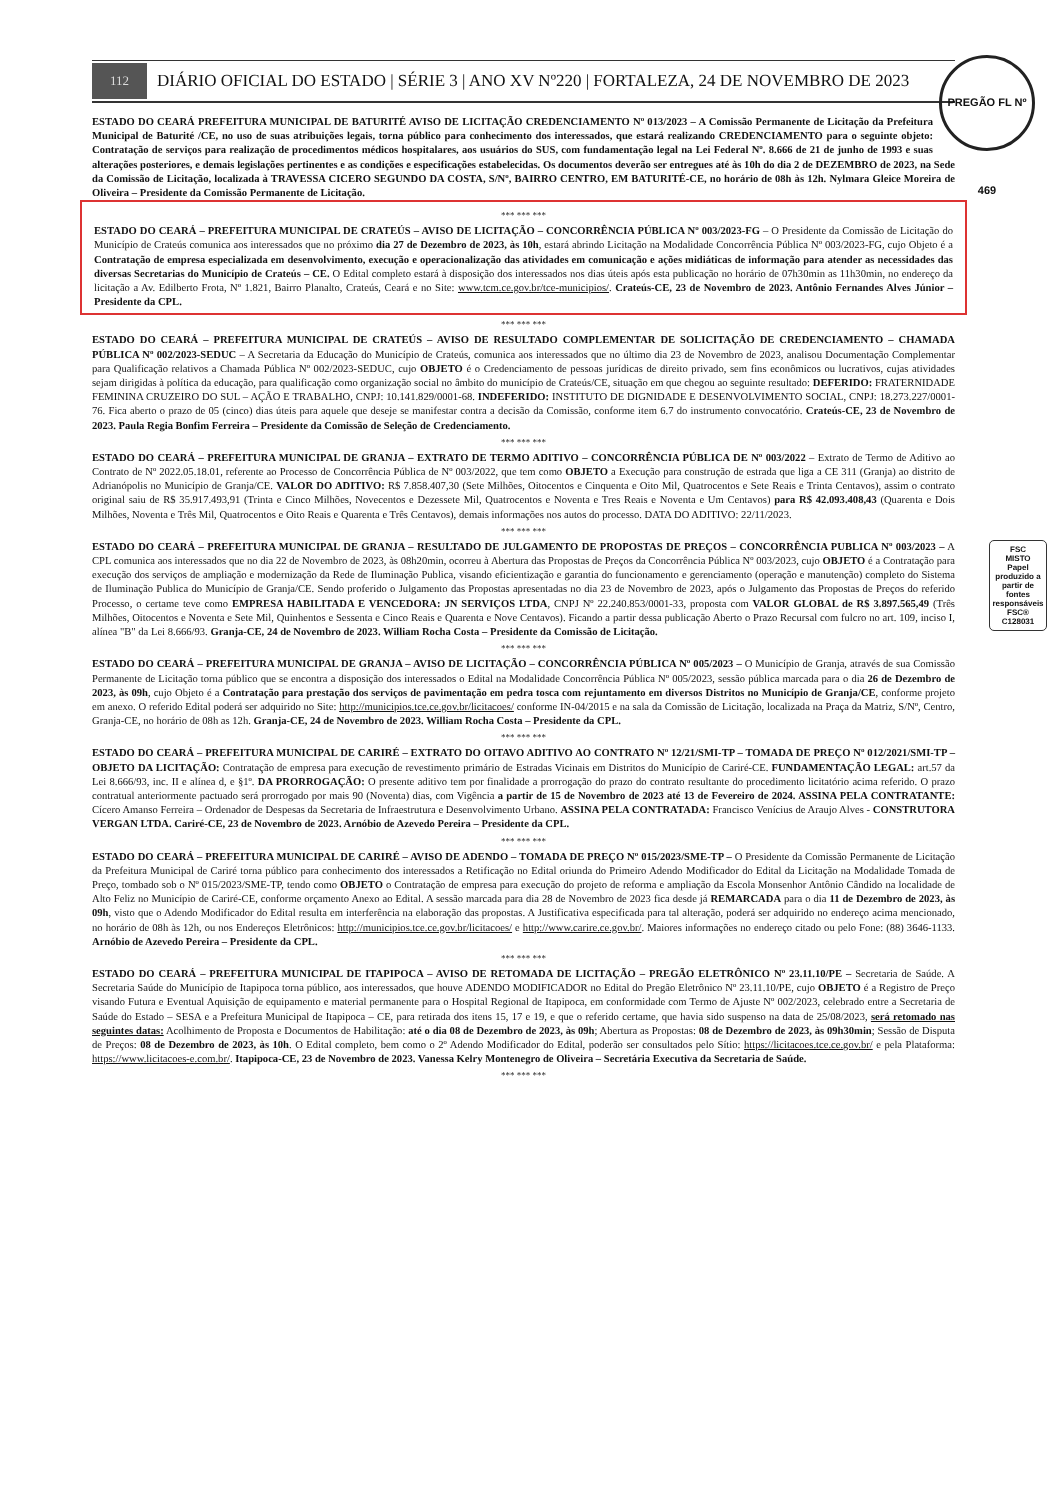112 DIÁRIO OFICIAL DO ESTADO | SÉRIE 3 | ANO XV Nº220 | FORTALEZA, 24 DE NOVEMBRO DE 2023
PREGÃO FL Nº 469
ESTADO DO CEARÁ PREFEITURA MUNICIPAL DE BATURITÉ AVISO DE LICITAÇÃO CREDENCIAMENTO Nº 013/2023 – A Comissão Permanente de Licitação da Prefeitura Municipal de Baturité /CE, no uso de suas atribuições legais, torna público para conhecimento dos interessados, que estará realizando CREDENCIAMENTO para o seguinte objeto: Contratação de serviços para realização de procedimentos médicos hospitalares, aos usuários do SUS, com fundamentação legal na Lei Federal Nº. 8.666 de 21 de junho de 1993 e suas alterações posteriores, e demais legislações pertinentes e as condições e especificações estabelecidas. Os documentos deverão ser entregues até às 10h do dia 2 de DEZEMBRO de 2023, na Sede da Comissão de Licitação, localizada à TRAVESSA CICERO SEGUNDO DA COSTA, S/Nº, BAIRRO CENTRO, EM BATURITÉ-CE, no horário de 08h às 12h. Nylmara Gleice Moreira de Oliveira – Presidente da Comissão Permanente de Licitação.
*** *** ***
ESTADO DO CEARÁ – PREFEITURA MUNICIPAL DE CRATEÚS – AVISO DE LICITAÇÃO – CONCORRÊNCIA PÚBLICA Nº 003/2023-FG – O Presidente da Comissão de Licitação do Município de Crateús comunica aos interessados que no próximo dia 27 de Dezembro de 2023, às 10h, estará abrindo Licitação na Modalidade Concorrência Pública Nº 003/2023-FG, cujo Objeto é a Contratação de empresa especializada em desenvolvimento, execução e operacionalização das atividades em comunicação e ações midiáticas de informação para atender as necessidades das diversas Secretarias do Município de Crateús – CE. O Edital completo estará à disposição dos interessados nos dias úteis após esta publicação no horário de 07h30min as 11h30min, no endereço da licitação a Av. Edilberto Frota, Nº 1.821, Bairro Planalto, Crateús, Ceará e no Site: www.tcm.ce.gov.br/tce-municipios/. Crateús-CE, 23 de Novembro de 2023. Antônio Fernandes Alves Júnior – Presidente da CPL.
*** *** ***
ESTADO DO CEARÁ – PREFEITURA MUNICIPAL DE CRATEÚS – AVISO DE RESULTADO COMPLEMENTAR DE SOLICITAÇÃO DE CREDENCIAMENTO – CHAMADA PÚBLICA Nº 002/2023-SEDUC – A Secretaria da Educação do Município de Crateús, comunica aos interessados que no último dia 23 de Novembro de 2023, analisou Documentação Complementar para Qualificação relativos a Chamada Pública Nº 002/2023-SEDUC, cujo OBJETO é o Credenciamento de pessoas jurídicas de direito privado, sem fins econômicos ou lucrativos, cujas atividades sejam dirigidas à política da educação, para qualificação como organização social no âmbito do município de Crateús/CE, situação em que chegou ao seguinte resultado: DEFERIDO: FRATERNIDADE FEMININA CRUZEIRO DO SUL – AÇÃO E TRABALHO, CNPJ: 10.141.829/0001-68. INDEFERIDO: INSTITUTO DE DIGNIDADE E DESENVOLVIMENTO SOCIAL, CNPJ: 18.273.227/0001-76. Fica aberto o prazo de 05 (cinco) dias úteis para aquele que deseje se manifestar contra a decisão da Comissão, conforme item 6.7 do instrumento convocatório. Crateús-CE, 23 de Novembro de 2023. Paula Regia Bonfim Ferreira – Presidente da Comissão de Seleção de Credenciamento.
*** *** ***
ESTADO DO CEARÁ – PREFEITURA MUNICIPAL DE GRANJA – EXTRATO DE TERMO ADITIVO – CONCORRÊNCIA PÚBLICA DE Nº 003/2022 – Extrato de Termo de Aditivo ao Contrato de Nº 2022.05.18.01, referente ao Processo de Concorrência Pública de Nº 003/2022, que tem como OBJETO a Execução para construção de estrada que liga a CE 311 (Granja) ao distrito de Adrianópolis no Município de Granja/CE. VALOR DO ADITIVO: R$ 7.858.407,30 (Sete Milhões, Oitocentos e Cinquenta e Oito Mil, Quatrocentos e Sete Reais e Trinta Centavos), assim o contrato original saiu de R$ 35.917.493,91 (Trinta e Cinco Milhões, Novecentos e Dezessete Mil, Quatrocentos e Noventa e Tres Reais e Noventa e Um Centavos) para R$ 42.093.408,43 (Quarenta e Dois Milhões, Noventa e Três Mil, Quatrocentos e Oito Reais e Quarenta e Três Centavos), demais informações nos autos do processo. DATA DO ADITIVO: 22/11/2023.
*** *** ***
FSC
MISTO
Papel produzido a partir de fontes responsáveis
FSC® C128031
ESTADO DO CEARÁ – PREFEITURA MUNICIPAL DE GRANJA – RESULTADO DE JULGAMENTO DE PROPOSTAS DE PREÇOS – CONCORRÊNCIA PUBLICA Nº 003/2023 – A CPL comunica aos interessados que no dia 22 de Novembro de 2023, às 08h20min, ocorreu à Abertura das Propostas de Preços da Concorrência Pública Nº 003/2023, cujo OBJETO é a Contratação para execução dos serviços de ampliação e modernização da Rede de Iluminação Publica, visando eficientização e garantia do funcionamento e gerenciamento (operação e manutenção) completo do Sistema de Iluminação Publica do Município de Granja/CE. Sendo proferido o Julgamento das Propostas apresentadas no dia 23 de Novembro de 2023, após o Julgamento das Propostas de Preços do referido Processo, o certame teve como EMPRESA HABILITADA E VENCEDORA: JN SERVIÇOS LTDA, CNPJ Nº 22.240.853/0001-33, proposta com VALOR GLOBAL de R$ 3.897.565,49 (Três Milhões, Oitocentos e Noventa e Sete Mil, Quinhentos e Sessenta e Cinco Reais e Quarenta e Nove Centavos). Ficando a partir dessa publicação Aberto o Prazo Recursal com fulcro no art. 109, inciso I, alínea "B" da Lei 8.666/93. Granja-CE, 24 de Novembro de 2023. William Rocha Costa – Presidente da Comissão de Licitação.
*** *** ***
ESTADO DO CEARÁ – PREFEITURA MUNICIPAL DE GRANJA – AVISO DE LICITAÇÃO – CONCORRÊNCIA PÚBLICA Nº 005/2023 – O Município de Granja, através de sua Comissão Permanente de Licitação torna público que se encontra a disposição dos interessados o Edital na Modalidade Concorrência Pública Nº 005/2023, sessão pública marcada para o dia 26 de Dezembro de 2023, às 09h, cujo Objeto é a Contratação para prestação dos serviços de pavimentação em pedra tosca com rejuntamento em diversos Distritos no Município de Granja/CE, conforme projeto em anexo. O referido Edital poderá ser adquirido no Site: http://municipios.tce.ce.gov.br/licitacoes/ conforme IN-04/2015 e na sala da Comissão de Licitação, localizada na Praça da Matriz, S/Nº, Centro, Granja-CE, no horário de 08h as 12h. Granja-CE, 24 de Novembro de 2023. William Rocha Costa – Presidente da CPL.
*** *** ***
ESTADO DO CEARÁ – PREFEITURA MUNICIPAL DE CARIRÉ – EXTRATO DO OITAVO ADITIVO AO CONTRATO Nº 12/21/SMI-TP – TOMADA DE PREÇO Nº 012/2021/SMI-TP – OBJETO DA LICITAÇÃO: Contratação de empresa para execução de revestimento primário de Estradas Vicinais em Distritos do Município de Cariré-CE. FUNDAMENTAÇÃO LEGAL: art.57 da Lei 8.666/93, inc. II e alínea d, e §1º. DA PRORROGAÇÃO: O presente aditivo tem por finalidade a prorrogação do prazo do contrato resultante do procedimento licitatório acima referido. O prazo contratual anteriormente pactuado será prorrogado por mais 90 (Noventa) dias, com Vigência a partir de 15 de Novembro de 2023 até 13 de Fevereiro de 2024. ASSINA PELA CONTRATANTE: Cícero Amanso Ferreira – Ordenador de Despesas da Secretaria de Infraestrutura e Desenvolvimento Urbano. ASSINA PELA CONTRATADA: Francisco Venícius de Araujo Alves - CONSTRUTORA VERGAN LTDA. Cariré-CE, 23 de Novembro de 2023. Arnóbio de Azevedo Pereira – Presidente da CPL.
*** *** ***
ESTADO DO CEARÁ – PREFEITURA MUNICIPAL DE CARIRÉ – AVISO DE ADENDO – TOMADA DE PREÇO Nº 015/2023/SME-TP – O Presidente da Comissão Permanente de Licitação da Prefeitura Municipal de Cariré torna público para conhecimento dos interessados a Retificação no Edital oriunda do Primeiro Adendo Modificador do Edital da Licitação na Modalidade Tomada de Preço, tombado sob o Nº 015/2023/SME-TP, tendo como OBJETO o Contratação de empresa para execução do projeto de reforma e ampliação da Escola Monsenhor Antônio Cândido na localidade de Alto Feliz no Município de Cariré-CE, conforme orçamento Anexo ao Edital. A sessão marcada para dia 28 de Novembro de 2023 fica desde já REMARCADA para o dia 11 de Dezembro de 2023, às 09h, visto que o Adendo Modificador do Edital resulta em interferência na elaboração das propostas. A Justificativa especificada para tal alteração, poderá ser adquirido no endereço acima mencionado, no horário de 08h às 12h, ou nos Endereços Eletrônicos: http://municipios.tce.ce.gov.br/licitacoes/ e http://www.carire.ce.gov.br/. Maiores informações no endereço citado ou pelo Fone: (88) 3646-1133. Arnóbio de Azevedo Pereira – Presidente da CPL.
*** *** ***
ESTADO DO CEARÁ – PREFEITURA MUNICIPAL DE ITAPIPOCA – AVISO DE RETOMADA DE LICITAÇÃO – PREGÃO ELETRÔNICO Nº 23.11.10/PE – Secretaria de Saúde. A Secretaria Saúde do Município de Itapipoca torna público, aos interessados, que houve ADENDO MODIFICADOR no Edital do Pregão Eletrônico Nº 23.11.10/PE, cujo OBJETO é a Registro de Preço visando Futura e Eventual Aquisição de equipamento e material permanente para o Hospital Regional de Itapipoca, em conformidade com Termo de Ajuste Nº 002/2023, celebrado entre a Secretaria de Saúde do Estado – SESA e a Prefeitura Municipal de Itapipoca – CE, para retirada dos itens 15, 17 e 19, e que o referido certame, que havia sido suspenso na data de 25/08/2023, será retomado nas seguintes datas: Acolhimento de Proposta e Documentos de Habilitação: até o dia 08 de Dezembro de 2023, às 09h; Abertura as Propostas: 08 de Dezembro de 2023, às 09h30min; Sessão de Disputa de Preços: 08 de Dezembro de 2023, às 10h. O Edital completo, bem como o 2º Adendo Modificador do Edital, poderão ser consultados pelo Sítio: https://licitacoes.tce.ce.gov.br/ e pela Plataforma: https://www.licitacoes-e.com.br/. Itapipoca-CE, 23 de Novembro de 2023. Vanessa Kelry Montenegro de Oliveira – Secretária Executiva da Secretaria de Saúde.
*** *** ***